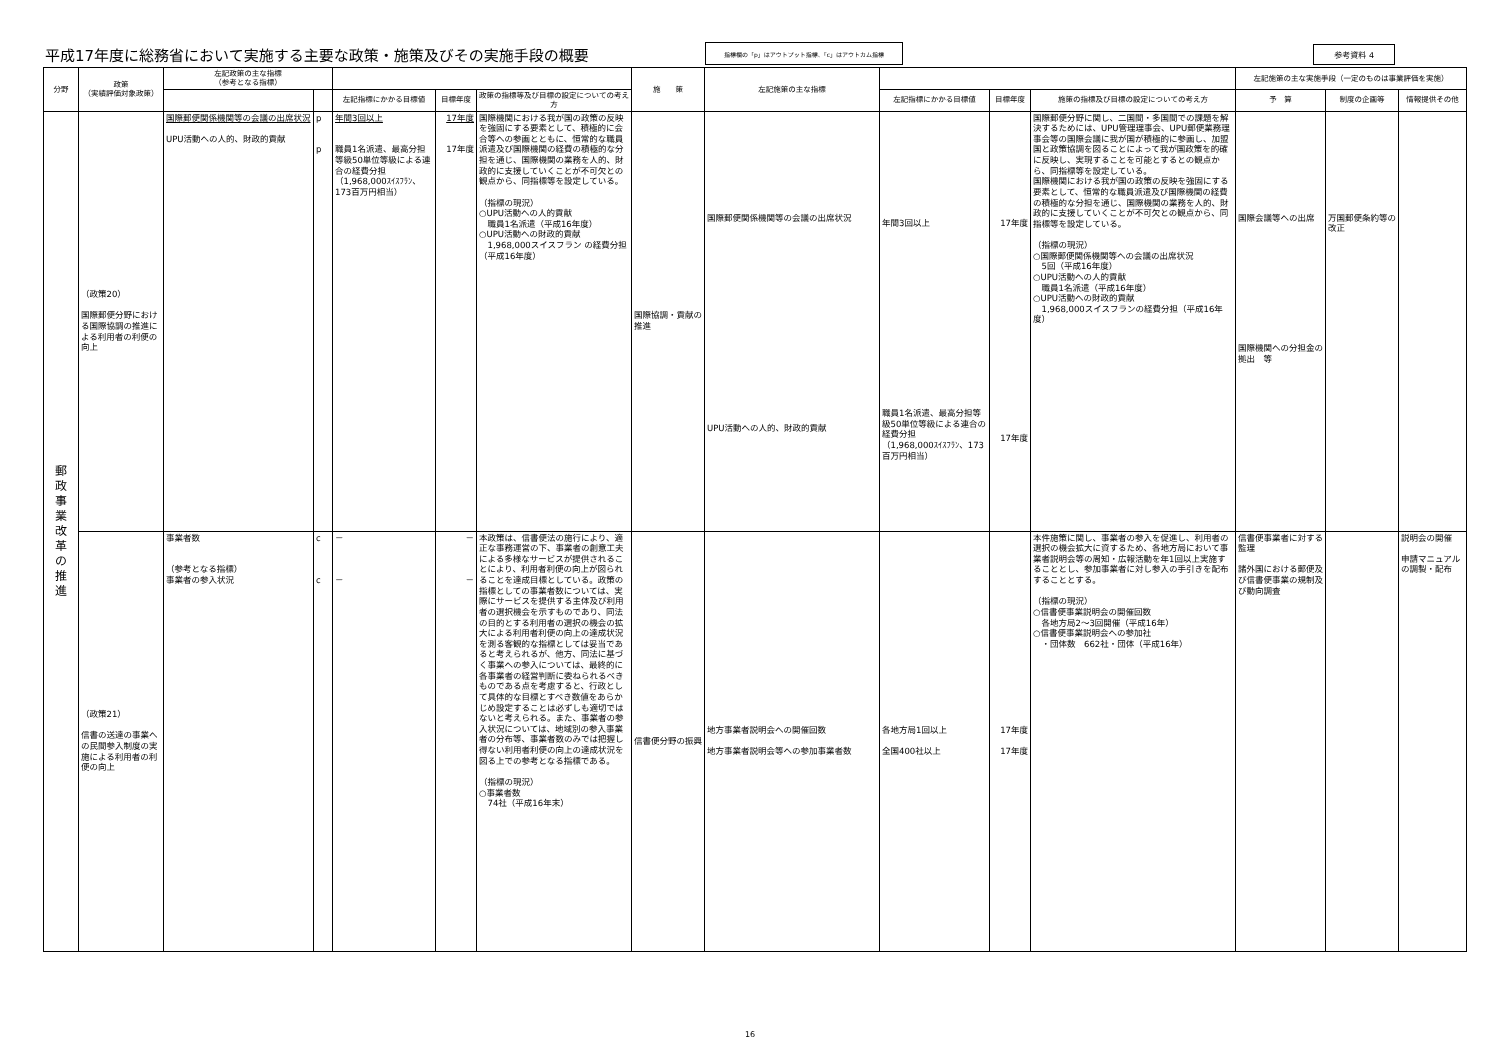平成17年度に総務省において実施する主要な政策・施策及びその実施手段の概要
指標欄の「p」はアウトプット指標、「c」はアウトカム指標
参考資料 4
| 分野 | 政策 （実績評価対象政策） | 左記政策の主な指標 （参考となる指標） | | | | | 施 策 | 左記施策の主な指標 | | | | 左記施策の主な実施手段（一定のものは事業評価を実施） | | |
| --- | --- | --- | --- | --- | --- | --- | --- | --- | --- | --- | --- | --- | --- | --- |
| | | | | 左記指標にかかる目標値 | 目標年度 | 政策の指標等及び目標の設定についての考え方 | | | 左記指標にかかる目標値 | 目標年度 | 施策の指標及び目標の設定についての考え方 | 予 算 | 制度の企画等 | 情報提供その他 |
| 郵 政 事 業 改 革 の 推 進 | （政策20） 国際郵便分野における国際協調の推進による利用者の利便の向上 | 国際郵便関係機関等の会議の出席状況 UPU活動への人的、財政的貢献 | p p | 年間3回以上 職員1名派遣、最高分担等級50単位等級による連合の経費分担 （1,968,000ｽｲｽﾌﾗﾝ、173百万円相当） | 17年度 17年度 | 国際機関における我が国の政策の反映を強固にする要素として、積極的に会合等への参画とともに、恒常的な職員派遣及び国際機関の経費の積極的な分担を通じ、国際機関の業務を人的、財政的に支援していくことが不可欠との観点から、同指標等を設定している。 （指標の現況） ○UPU活動への人的貢献 職員1名派遣（平成16年度） ○UPU活動への財政的貢献 1,968,000スイスフラン の経費分担（平成16年度） | 国際協調・貢献の推進 | 国際郵便関係機関等の会議の出席状況 UPU活動への人的、財政的貢献 | 年間3回以上 職員1名派遣、最高分担等級50単位等級による連合の経費分担 （1,968,000ｽｲｽﾌﾗﾝ、173百万円相当） | 17年度 17年度 | 国際郵便分野に関し、二国間・多国間での課題を解決するためには、UPU管理理事会、UPU郵便業務理事会等の国際会議に我が国が積極的に参画し、加盟国と政策協調を図ることによって我が国政策を的確に反映し、実現することを可能とするとの観点から、同指標等を設定している。 国際機関における我が国の政策の反映を強固にする要素として、恒常的な職員派遣及び国際機関の経費の積極的な分担を通じ、国際機関の業務を人的、財政的に支援していくことが不可欠との観点から、同指標等を設定している。 （指標の現況） ○国際郵便関係機関等への会議の出席状況 5回（平成16年度） ○UPU活動への人的貢献 職員1名派遣（平成16年度） ○UPU活動への財政的貢献 1,968,000スイスフランの経費分担（平成16年度） | 国際会議等への出席 国際機関への分担金の拠出 等 | 万国郵便条約等の改正 | |
| | （政策21） 信書の送達の事業への民間参入制度の実施による利用者の利便の向上 | 事業者数 （参考となる指標） 事業者の参入状況 | c c | － － | － － | 本政策は、信書便法の施行により、適正な事務運営の下、事業者の創意工夫による多様なサービスが提供されることにより、利用者利便の向上が図られることを達成目標としている。政策の指標としての事業者数については、実際にサービスを提供する主体及び利用者の選択機会を示すものであり、同法の目的とする利用者の選択の機会の拡大による利用者利便の向上の達成状況を測る客観的な指標としては妥当であると考えられるが、他方、同法に基づく事業への参入については、最終的に各事業者の経営判断に委ねられるべきものである点を考慮すると、行政として具体的な目標とすべき数値をあらかじめ設定することは必ずしも適切ではないと考えられる。また、事業者の参入状況については、地域別の参入事業者の分布等、事業者数のみでは把握し得ない利用者利便の向上の達成状況を図る上での参考となる指標である。 （指標の現況） ○事業者数 74社（平成16年末） | 信書便分野の振興 | 地方事業者説明会への開催回数 地方事業者説明会等への参加事業者数 | 各地方局1回以上 全国400社以上 | 17年度 17年度 | 本件施策に関し、事業者の参入を促進し、利用者の選択の機会拡大に資するため、各地方局において事業者説明会等の周知・広報活動を年1回以上実施することとし、参加事業者に対し参入の手引きを配布することとする。 （指標の現況） ○信書便事業説明会の開催回数 各地方局2～3回開催（平成16年） ○信書便事業説明会への参加社 ・団体数 662社・団体（平成16年） | 信書便事業者に対する監理 諸外国における郵便及び信書便事業の規制及び動向調査 | | 説明会の開催 申請マニュアルの調製・配布 |
16